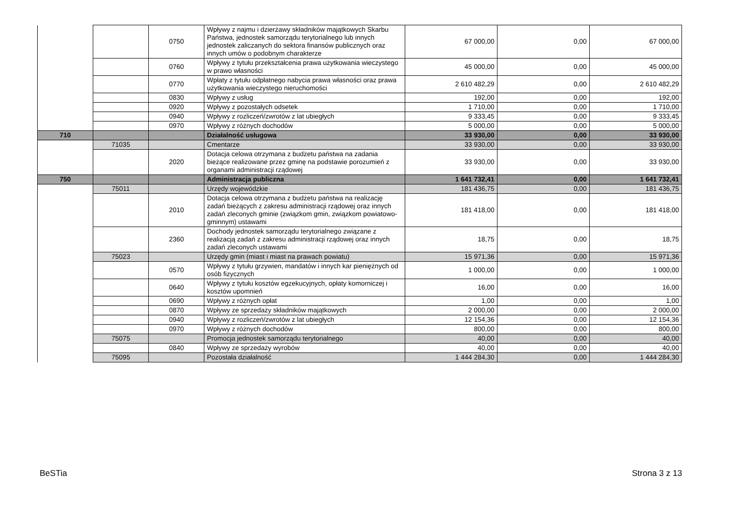| | | 0750 | Wpływy z najmu i dzierżawy składników majątkowych Skarbu Państwa, jednostek samorządu terytorialnego lub innych jednostek zaliczanych do sektora finansów publicznych oraz innych umów o podobnym charakterze | 67 000,00 | 0,00 | 67 000,00 |
| | | 0760 | Wpływy z tytułu przekształcenia prawa użytkowania wieczystego w prawo własności | 45 000,00 | 0,00 | 45 000,00 |
| | | 0770 | Wpłaty z tytułu odpłatnego nabycia prawa własności oraz prawa użytkowania wieczystego nieruchomości | 2 610 482,29 | 0,00 | 2 610 482,29 |
| | | 0830 | Wpływy z usług | 192,00 | 0,00 | 192,00 |
| | | 0920 | Wpływy z pozostałych odsetek | 1 710,00 | 0,00 | 1 710,00 |
| | | 0940 | Wpływy z rozliczeń/zwrotów z lat ubiegłych | 9 333,45 | 0,00 | 9 333,45 |
| | | 0970 | Wpływy z różnych dochodów | 5 000,00 | 0,00 | 5 000,00 |
| 710 | | | Działalność usługowa | 33 930,00 | 0,00 | 33 930,00 |
| | 71035 | | Cmentarze | 33 930,00 | 0,00 | 33 930,00 |
| | | 2020 | Dotacja celowa otrzymana z budżetu państwa na zadania bieżące realizowane przez gminę na podstawie porozumień z organami administracji rządowej | 33 930,00 | 0,00 | 33 930,00 |
| 750 | | | Administracja publiczna | 1 641 732,41 | 0,00 | 1 641 732,41 |
| | 75011 | | Urzędy wojewódzkie | 181 436,75 | 0,00 | 181 436,75 |
| | | 2010 | Dotacja celowa otrzymana z budżetu państwa na realizację zadań bieżących z zakresu administracji rządowej oraz innych zadań zleconych gminie (związkom gmin, związkom powiatowo-gminnym) ustawami | 181 418,00 | 0,00 | 181 418,00 |
| | | 2360 | Dochody jednostek samorządu terytorialnego związane z realizacją zadań z zakresu administracji rządowej oraz innych zadań zleconych ustawami | 18,75 | 0,00 | 18,75 |
| | 75023 | | Urzędy gmin (miast i miast na prawach powiatu) | 15 971,36 | 0,00 | 15 971,36 |
| | | 0570 | Wpływy z tytułu grzywien, mandatów i innych kar pieniężnych od osób fizycznych | 1 000,00 | 0,00 | 1 000,00 |
| | | 0640 | Wpływy z tytułu kosztów egzekucyjnych, opłaty komorniczej i kosztów upomnień | 16,00 | 0,00 | 16,00 |
| | | 0690 | Wpływy z różnych opłat | 1,00 | 0,00 | 1,00 |
| | | 0870 | Wpływy ze sprzedaży składników majątkowych | 2 000,00 | 0,00 | 2 000,00 |
| | | 0940 | Wpływy z rozliczeń/zwrotów z lat ubiegłych | 12 154,36 | 0,00 | 12 154,36 |
| | | 0970 | Wpływy z różnych dochodów | 800,00 | 0,00 | 800,00 |
| | 75075 | | Promocja jednostek samorządu terytorialnego | 40,00 | 0,00 | 40,00 |
| | | 0840 | Wpływy ze sprzedaży wyrobów | 40,00 | 0,00 | 40,00 |
| | 75095 | | Pozostała działalność | 1 444 284,30 | 0,00 | 1 444 284,30 |
BeSTia Strona 3 z 13